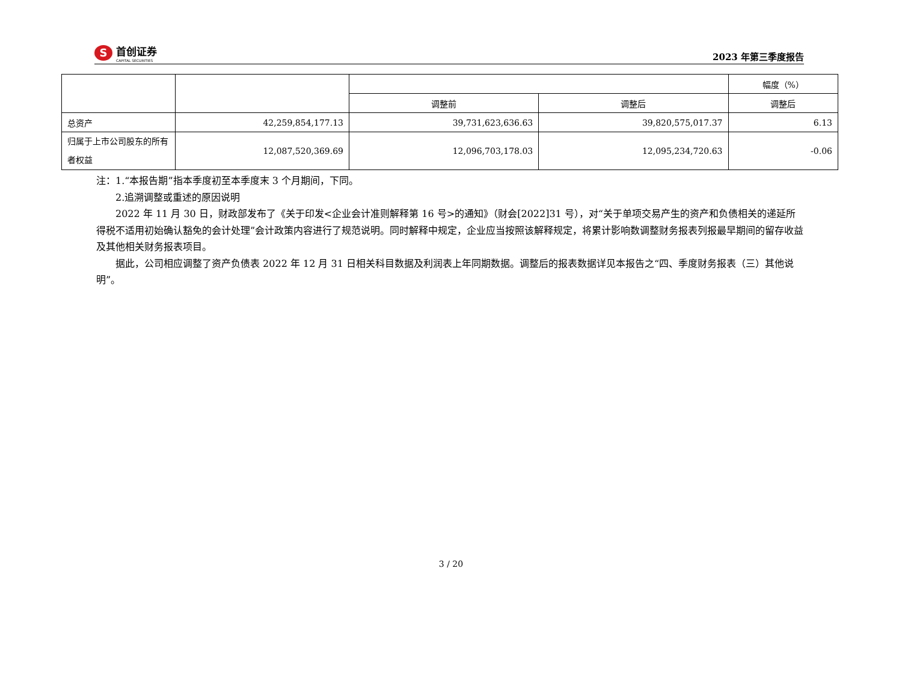S
首创证券
CAPITAL SECURITIES
2023 年第三季度报告
| | | | | 幅度（%） |
| | | 调整前 | 调整后 | 调整后 |
| 总资产 | 42,259,854,177.13 | 39,731,623,636.63 | 39,820,575,017.37 | 6.13 |
| 归属于上市公司股东的所有者权益 | 12,087,520,369.69 | 12,096,703,178.03 | 12,095,234,720.63 | -0.06 |
注：1.“本报告期”指本季度初至本季度末 3 个月期间，下同。
2.追溯调整或重述的原因说明
2022 年 11 月 30 日，财政部发布了《关于印发<企业会计准则解释第 16 号>的通知》（财会[2022]31 号），对“关于单项交易产生的资产和负债相关的递延所得税不适用初始确认豁免的会计处理”会计政策内容进行了规范说明。同时解释中规定，企业应当按照该解释规定，将累计影响数调整财务报表列报最早期间的留存收益及其他相关财务报表项目。
据此，公司相应调整了资产负债表 2022 年 12 月 31 日相关科目数据及利润表上年同期数据。调整后的报表数据详见本报告之“四、季度财务报表（三）其他说明”。
3 / 20